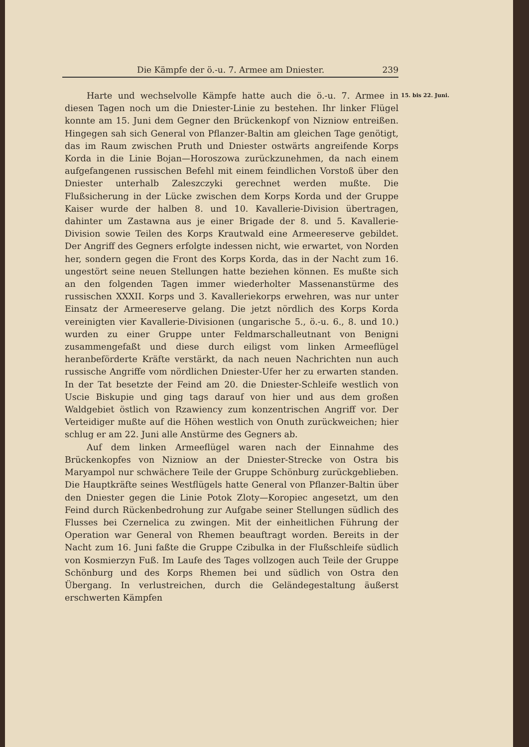Die Kämpfe der ö.-u. 7. Armee am Dniester. 239
15. bis 22. Juni.
Harte und wechselvolle Kämpfe hatte auch die ö.-u. 7. Armee in diesen Tagen noch um die Dniester-Linie zu bestehen. Ihr linker Flügel konnte am 15. Juni dem Gegner den Brückenkopf von Nizniow entreißen. Hingegen sah sich General von Pflanzer-Baltin am gleichen Tage genötigt, das im Raum zwischen Pruth und Dniester ostwärts angreifende Korps Korda in die Linie Bojan—Horoszowa zurückzunehmen, da nach einem aufgefangenen russischen Befehl mit einem feindlichen Vorstoß über den Dniester unterhalb Zaleszczyki gerechnet werden mußte. Die Flußsicherung in der Lücke zwischen dem Korps Korda und der Gruppe Kaiser wurde der halben 8. und 10. Kavallerie-Division übertragen, dahinter um Zastawna aus je einer Brigade der 8. und 5. Kavallerie-Division sowie Teilen des Korps Krautwald eine Armeereserve gebildet. Der Angriff des Gegners erfolgte indessen nicht, wie erwartet, von Norden her, sondern gegen die Front des Korps Korda, das in der Nacht zum 16. ungestört seine neuen Stellungen hatte beziehen können. Es mußte sich an den folgenden Tagen immer wiederholter Massenanstürme des russischen XXXII. Korps und 3. Kavalleriekorps erwehren, was nur unter Einsatz der Armeereserve gelang. Die jetzt nördlich des Korps Korda vereinigten vier Kavallerie-Divisionen (ungarische 5., ö.-u. 6., 8. und 10.) wurden zu einer Gruppe unter Feldmarschalleutnant von Benigni zusammengefaßt und diese durch eiligst vom linken Armeeflügel heranbeförderte Kräfte verstärkt, da nach neuen Nachrichten nun auch russische Angriffe vom nördlichen Dniester-Ufer her zu erwarten standen. In der Tat besetzte der Feind am 20. die Dniester-Schleife westlich von Uscie Biskupie und ging tags darauf von hier und aus dem großen Waldgebiet östlich von Rzawiency zum konzentrischen Angriff vor. Der Verteidiger mußte auf die Höhen westlich von Onuth zurückweichen; hier schlug er am 22. Juni alle Anstürme des Gegners ab.
Auf dem linken Armeeflügel waren nach der Einnahme des Brückenkopfes von Nizniow an der Dniester-Strecke von Ostra bis Maryampol nur schwächere Teile der Gruppe Schönburg zurückgeblieben. Die Hauptkräfte seines Westflügels hatte General von Pflanzer-Baltin über den Dniester gegen die Linie Potok Zloty—Koropiec angesetzt, um den Feind durch Rückenbedrohung zur Aufgabe seiner Stellungen südlich des Flusses bei Czernelica zu zwingen. Mit der einheitlichen Führung der Operation war General von Rhemen beauftragt worden. Bereits in der Nacht zum 16. Juni faßte die Gruppe Czibulka in der Flußschleife südlich von Kosmierzyn Fuß. Im Laufe des Tages vollzogen auch Teile der Gruppe Schönburg und des Korps Rhemen bei und südlich von Ostra den Übergang. In verlustreichen, durch die Geländegestaltung äußerst erschwerten Kämpfen